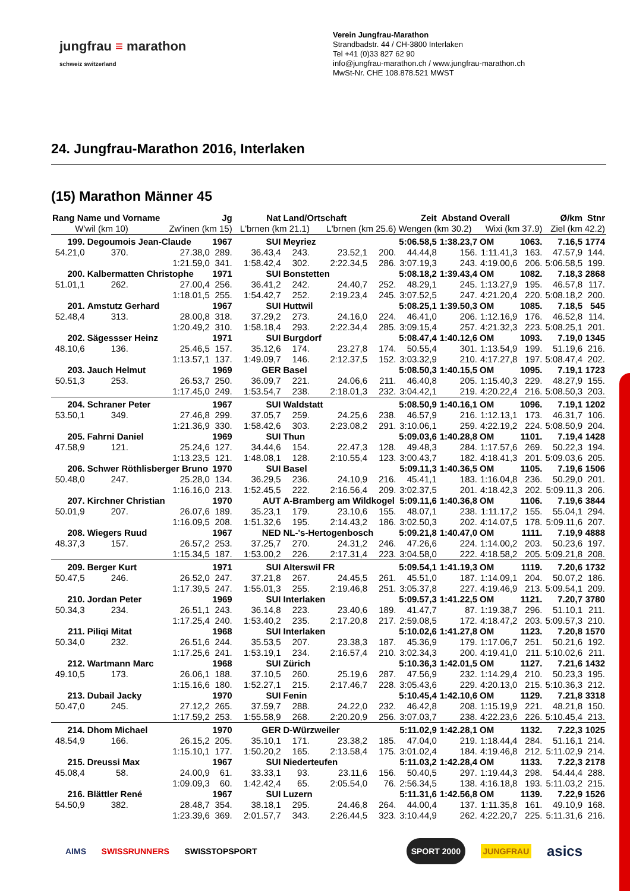jungfrau ≡ marathon
schweiz switzerland
Verein Jungfrau-Marathon
Strandbadstr. 44 / CH-3800 Interlaken
Tel +41 (0)33 827 62 90
info@jungfrau-marathon.ch / www.jungfrau-marathon.ch
MwSt-Nr. CHE 108.878.521 MWST
24. Jungfrau-Marathon 2016, Interlaken
(15) Marathon Männer 45
| Rang Name und Vorname | | | Jg | Nat | Land/Ortschaft | | | Zeit | Abstand | Overall | Ø/km | | Stnr |
| --- | --- | --- | --- | --- | --- | --- | --- | --- | --- | --- | --- | --- | --- |
| W'wil (km 10) | | Zw'inen (km 15) | | L'brnen (km 21.1) | | L'brnen (km 25.6) | | Wengen (km 30.2) | | Wixi (km 37.9) | | Ziel (km 42.2) | |
| 199. | Degoumois Jean-Claude | | 1967 | SUI | Meyriez | | | 5:06.58,5 | 1:38.23,7 | OM | 1063. | 7.16,5 | 1774 |
| 54.21,0 | 370. | 27.38,0 | 289. | 36.43,4 | 243. | 23.52,1 | 200. | 44.44,8 | 156. | 1:11.41,3 | 163. | 47.57,9 | 144. |
| | | 1:21.59,0 | 341. | 1:58.42,4 | 302. | 2:22.34,5 | 286. | 3:07.19,3 | 243. | 4:19.00,6 | 206. | 5:06.58,5 | 199. |
| 200. | Kalbermatten Christophe | | 1971 | SUI | Bonstetten | | | 5:08.18,2 | 1:39.43,4 | OM | 1082. | 7.18,3 | 2868 |
| 51.01,1 | 262. | 27.00,4 | 256. | 36.41,2 | 242. | 24.40,7 | 252. | 48.29,1 | 245. | 1:13.27,9 | 195. | 46.57,8 | 117. |
| | | 1:18.01,5 | 255. | 1:54.42,7 | 252. | 2:19.23,4 | 245. | 3:07.52,5 | 247. | 4:21.20,4 | 220. | 5:08.18,2 | 200. |
| 201. | Amstutz Gerhard | | 1967 | SUI | Huttwil | | | 5:08.25,1 | 1:39.50,3 | OM | 1085. | 7.18,5 | 545 |
| 52.48,4 | 313. | 28.00,8 | 318. | 37.29,2 | 273. | 24.16,0 | 224. | 46.41,0 | 206. | 1:12.16,9 | 176. | 46.52,8 | 114. |
| | | 1:20.49,2 | 310. | 1:58.18,4 | 293. | 2:22.34,4 | 285. | 3:09.15,4 | 257. | 4:21.32,3 | 223. | 5:08.25,1 | 201. |
| 202. | Sägessser Heinz | | 1971 | SUI | Burgdorf | | | 5:08.47,4 | 1:40.12,6 | OM | 1093. | 7.19,0 | 1345 |
| 48.10,6 | 136. | 25.46,5 | 157. | 35.12,6 | 174. | 23.27,8 | 174. | 50.55,4 | 301. | 1:13.54,9 | 199. | 51.19,6 | 216. |
| | | 1:13.57,1 | 137. | 1:49.09,7 | 146. | 2:12.37,5 | 152. | 3:03.32,9 | 210. | 4:17.27,8 | 197. | 5:08.47,4 | 202. |
| 203. | Jauch Helmut | | 1969 | GER | Basel | | | 5:08.50,3 | 1:40.15,5 | OM | 1095. | 7.19,1 | 1723 |
| 50.51,3 | 253. | 26.53,7 | 250. | 36.09,7 | 221. | 24.06,6 | 211. | 46.40,8 | 205. | 1:15.40,3 | 229. | 48.27,9 | 155. |
| | | 1:17.45,0 | 249. | 1:53.54,7 | 238. | 2:18.01,3 | 232. | 3:04.42,1 | 219. | 4:20.22,4 | 216. | 5:08.50,3 | 203. |
| 204. | Schraner Peter | | 1967 | SUI | Waldstatt | | | 5:08.50,9 | 1:40.16,1 | OM | 1096. | 7.19,1 | 1202 |
| 53.50,1 | 349. | 27.46,8 | 299. | 37.05,7 | 259. | 24.25,6 | 238. | 46.57,9 | 216. | 1:12.13,1 | 173. | 46.31,7 | 106. |
| | | 1:21.36,9 | 330. | 1:58.42,6 | 303. | 2:23.08,2 | 291. | 3:10.06,1 | 259. | 4:22.19,2 | 224. | 5:08.50,9 | 204. |
| 205. | Fahrni Daniel | | 1969 | SUI | Thun | | | 5:09.03,6 | 1:40.28,8 | OM | 1101. | 7.19,4 | 1428 |
| 47.58,9 | 121. | 25.24,6 | 127. | 34.44,6 | 154. | 22.47,3 | 128. | 49.48,3 | 284. | 1:17.57,6 | 269. | 50.22,3 | 194. |
| | | 1:13.23,5 | 121. | 1:48.08,1 | 128. | 2:10.55,4 | 123. | 3:00.43,7 | 182. | 4:18.41,3 | 201. | 5:09.03,6 | 205. |
| 206. | Schwer Röthlisberger Bruno | | 1970 | SUI | Basel | | | 5:09.11,3 | 1:40.36,5 | OM | 1105. | 7.19,6 | 1506 |
| 50.48,0 | 247. | 25.28,0 | 134. | 36.29,5 | 236. | 24.10,9 | 216. | 45.41,1 | 183. | 1:16.04,8 | 236. | 50.29,0 | 201. |
| | | 1:16.16,0 | 213. | 1:52.45,5 | 222. | 2:16.56,4 | 209. | 3:02.37,5 | 201. | 4:18.42,3 | 202. | 5:09.11,3 | 206. |
| 207. | Kirchner Christian | | 1970 | AUT | A-Bramberg am Wildkogel | | | 5:09.11,6 | 1:40.36,8 | OM | 1106. | 7.19,6 | 3844 |
| 50.01,9 | 207. | 26.07,6 | 189. | 35.23,1 | 179. | 23.10,6 | 155. | 48.07,1 | 238. | 1:11.17,2 | 155. | 55.04,1 | 294. |
| | | 1:16.09,5 | 208. | 1:51.32,6 | 195. | 2:14.43,2 | 186. | 3:02.50,3 | 202. | 4:14.07,5 | 178. | 5:09.11,6 | 207. |
| 208. | Wiegers Ruud | | 1967 | NED | NL-'s-Hertogenbosch | | | 5:09.21,8 | 1:40.47,0 | OM | 1111. | 7.19,9 | 4888 |
| 48.37,3 | 157. | 26.57,2 | 253. | 37.25,7 | 270. | 24.31,2 | 246. | 47.26,6 | 224. | 1:14.00,2 | 203. | 50.23,6 | 197. |
| | | 1:15.34,5 | 187. | 1:53.00,2 | 226. | 2:17.31,4 | 223. | 3:04.58,0 | 222. | 4:18.58,2 | 205. | 5:09.21,8 | 208. |
| 209. | Berger Kurt | | 1971 | SUI | Alterswil FR | | | 5:09.54,1 | 1:41.19,3 | OM | 1119. | 7.20,6 | 1732 |
| 50.47,5 | 246. | 26.52,0 | 247. | 37.21,8 | 267. | 24.45,5 | 261. | 45.51,0 | 187. | 1:14.09,1 | 204. | 50.07,2 | 186. |
| | | 1:17.39,5 | 247. | 1:55.01,3 | 255. | 2:19.46,8 | 251. | 3:05.37,8 | 227. | 4:19.46,9 | 213. | 5:09.54,1 | 209. |
| 210. | Jordan Peter | | 1969 | SUI | Interlaken | | | 5:09.57,3 | 1:41.22,5 | OM | 1121. | 7.20,7 | 3780 |
| 50.34,3 | 234. | 26.51,1 | 243. | 36.14,8 | 223. | 23.40,6 | 189. | 41.47,7 | 87. | 1:19.38,7 | 296. | 51.10,1 | 211. |
| | | 1:17.25,4 | 240. | 1:53.40,2 | 235. | 2:17.20,8 | 217. | 2:59.08,5 | 172. | 4:18.47,2 | 203. | 5:09.57,3 | 210. |
| 211. | Piliqi Mitat | | 1968 | SUI | Interlaken | | | 5:10.02,6 | 1:41.27,8 | OM | 1123. | 7.20,8 | 1570 |
| 50.34,0 | 232. | 26.51,6 | 244. | 35.53,5 | 207. | 23.38,3 | 187. | 45.36,9 | 179. | 1:17.06,7 | 251. | 50.21,6 | 192. |
| | | 1:17.25,6 | 241. | 1:53.19,1 | 234. | 2:16.57,4 | 210. | 3:02.34,3 | 200. | 4:19.41,0 | 211. | 5:10.02,6 | 211. |
| 212. | Wartmann Marc | | 1968 | SUI | Zürich | | | 5:10.36,3 | 1:42.01,5 | OM | 1127. | 7.21,6 | 1432 |
| 49.10,5 | 173. | 26.06,1 | 188. | 37.10,5 | 260. | 25.19,6 | 287. | 47.56,9 | 232. | 1:14.29,4 | 210. | 50.23,3 | 195. |
| | | 1:15.16,6 | 180. | 1:52.27,1 | 215. | 2:17.46,7 | 228. | 3:05.43,6 | 229. | 4:20.13,0 | 215. | 5:10.36,3 | 212. |
| 213. | Dubail Jacky | | 1970 | SUI | Fenin | | | 5:10.45,4 | 1:42.10,6 | OM | 1129. | 7.21,8 | 3318 |
| 50.47,0 | 245. | 27.12,2 | 265. | 37.59,7 | 288. | 24.22,0 | 232. | 46.42,8 | 208. | 1:15.19,9 | 221. | 48.21,8 | 150. |
| | | 1:17.59,2 | 253. | 1:55.58,9 | 268. | 2:20.20,9 | 256. | 3:07.03,7 | 238. | 4:22.23,6 | 226. | 5:10.45,4 | 213. |
| 214. | Dhom Michael | | 1970 | GER | D-Würzweiler | | | 5:11.02,9 | 1:42.28,1 | OM | 1132. | 7.22,3 | 1025 |
| 48.54,9 | 166. | 26.15,2 | 205. | 35.10,1 | 171. | 23.38,2 | 185. | 47.04,0 | 219. | 1:18.44,4 | 284. | 51.16,1 | 214. |
| | | 1:15.10,1 | 177. | 1:50.20,2 | 165. | 2:13.58,4 | 175. | 3:01.02,4 | 184. | 4:19.46,8 | 212. | 5:11.02,9 | 214. |
| 215. | Dreussi Max | | 1967 | SUI | Niederteufen | | | 5:11.03,2 | 1:42.28,4 | OM | 1133. | 7.22,3 | 2178 |
| 45.08,4 | 58. | 24.00,9 | 61. | 33.33,1 | 93. | 23.11,6 | 156. | 50.40,5 | 297. | 1:19.44,3 | 298. | 54.44,4 | 288. |
| | | 1:09.09,3 | 60. | 1:42.42,4 | 65. | 2:05.54,0 | 76. | 2:56.34,5 | 138. | 4:16.18,8 | 193. | 5:11.03,2 | 215. |
| 216. | Blättler René | | 1967 | SUI | Luzern | | | 5:11.31,6 | 1:42.56,8 | OM | 1139. | 7.22,9 | 1526 |
| 54.50,9 | 382. | 28.48,7 | 354. | 38.18,1 | 295. | 24.46,8 | 264. | 44.00,4 | 137. | 1:11.35,8 | 161. | 49.10,9 | 168. |
| | | 1:23.39,6 | 369. | 2:01.57,7 | 343. | 2:26.44,5 | 323. | 3:10.44,9 | 262. | 4:22.20,7 | 225. | 5:11.31,6 | 216. |
AIMS SWISSRUNNERS SWISSTOPSPORT SPORT 2000 JUNGFRAU asics